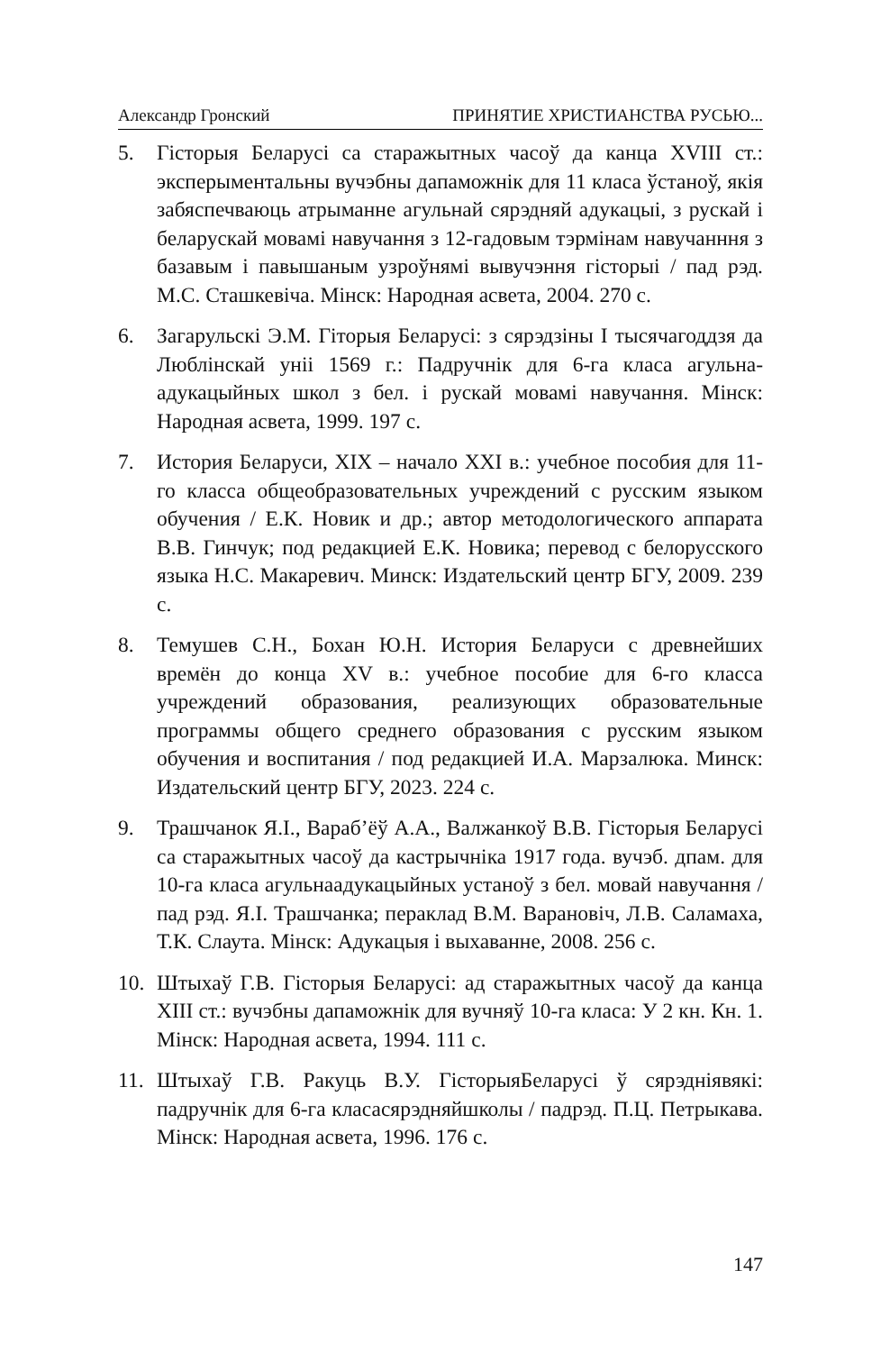Александр Гронский ПРИНЯТИЕ ХРИСТИАНСТВА РУСЬЮ...
5. Гісторыя Беларусі са старажытных часоў да канца XVIII ст.: эксперыментальны вучэбны дапаможнік для 11 класа ўстаноў, якія забяспечваюць атрыманне агульнай сярэдняй адукацыі, з рускай і беларускай мовамі навучання з 12-гадовым тэрмінам навучанння з базавым і павышаным узроўнямі вывучэння гісторыі / пад рэд. М.С. Сташкевіча. Мінск: Народная асвета, 2004. 270 с.
6. Загарульскі Э.М. Гіторыя Беларусі: з сярэдзіны I тысячагоддзя да Люблінскай уніі 1569 г.: Падручнік для 6-га класа агульна-адукацыйных школ з бел. і рускай мовамі навучання. Мінск: Народная асвета, 1999. 197 с.
7. История Беларуси, XIX – начало XXI в.: учебное пособия для 11-го класса общеобразовательных учреждений с русским языком обучения / Е.К. Новик и др.; автор методологического аппарата В.В. Гинчук; под редакцией Е.К. Новика; перевод с белорусского языка Н.С. Макаревич. Минск: Издательский центр БГУ, 2009. 239 с.
8. Темушев С.Н., Бохан Ю.Н. История Беларуси с древнейших времён до конца XV в.: учебное пособие для 6-го класса учреждений образования, реализующих образовательные программы общего среднего образования с русским языком обучения и воспитания / под редакцией И.А. Марзалюка. Минск: Издательский центр БГУ, 2023. 224 с.
9. Трашчанок Я.І., Вараб’ёў А.А., Валжанкоў В.В. Гісторыя Беларусі са старажытных часоў да кастрычніка 1917 года. вучэб. дпам. для 10-га класа агульнаадукацыйных устаноў з бел. мовай навучання / пад рэд. Я.І. Трашчанка; пераклад В.М. Варановіч, Л.В. Саламаха, Т.К. Слаута. Мінск: Адукацыя і выхаванне, 2008. 256 с.
10. Штыхаў Г.В. Гісторыя Беларусі: ад старажытных часоў да канца XIII ст.: вучэбны дапаможнік для вучняў 10-га класа: У 2 кн. Кн. 1. Мінск: Народная асвета, 1994. 111 с.
11. Штыхаў Г.В. Ракуць В.У. ГісторыяБеларусі ў сярэдніявякі: падручнік для 6-га класасярэдняйшколы / падрэд. П.Ц. Петрыкава. Мінск: Народная асвета, 1996. 176 с.
147